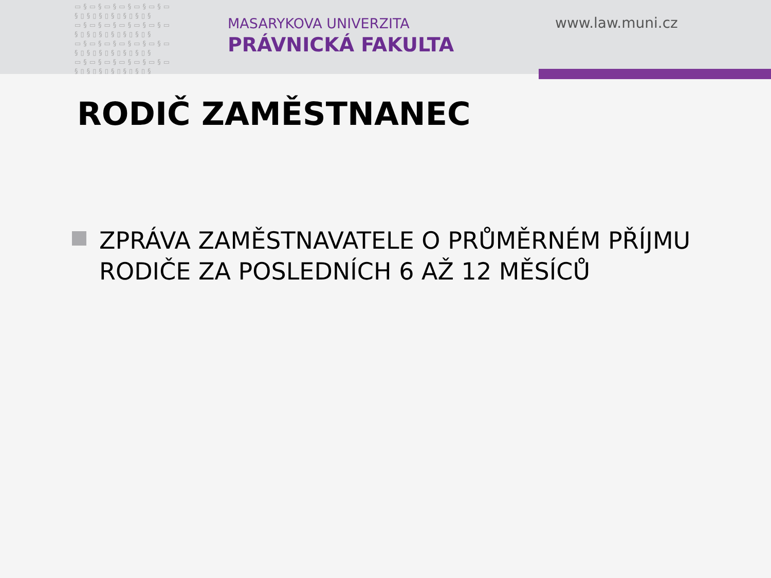▭§▭§▭§▭§▭§▭§▭
§▯§▯§▯§▯§▯§▯§
▭§▭§▭§▭§▭§▭§▭
§▯§▯§▯§▯§▯§▯§
▭§▭§▭§▭§▭§▭§▭
§▯§▯§▯§▯§▯§▯§
▭§▭§▭§▭§▭§▭§▭
§▯§▯§▯§▯§▯§▯§
MASARYKOVA UNIVERZITA
PRÁVNICKÁ FAKULTA
www.law.muni.cz
RODIČ ZAMĚSTNANEC
ZPRÁVA ZAMĚSTNAVATELE O PRŮMĚRNÉM PŘÍJMU
RODIČE ZA POSLEDNÍCH 6 AŽ 12 MĚSÍCŮ